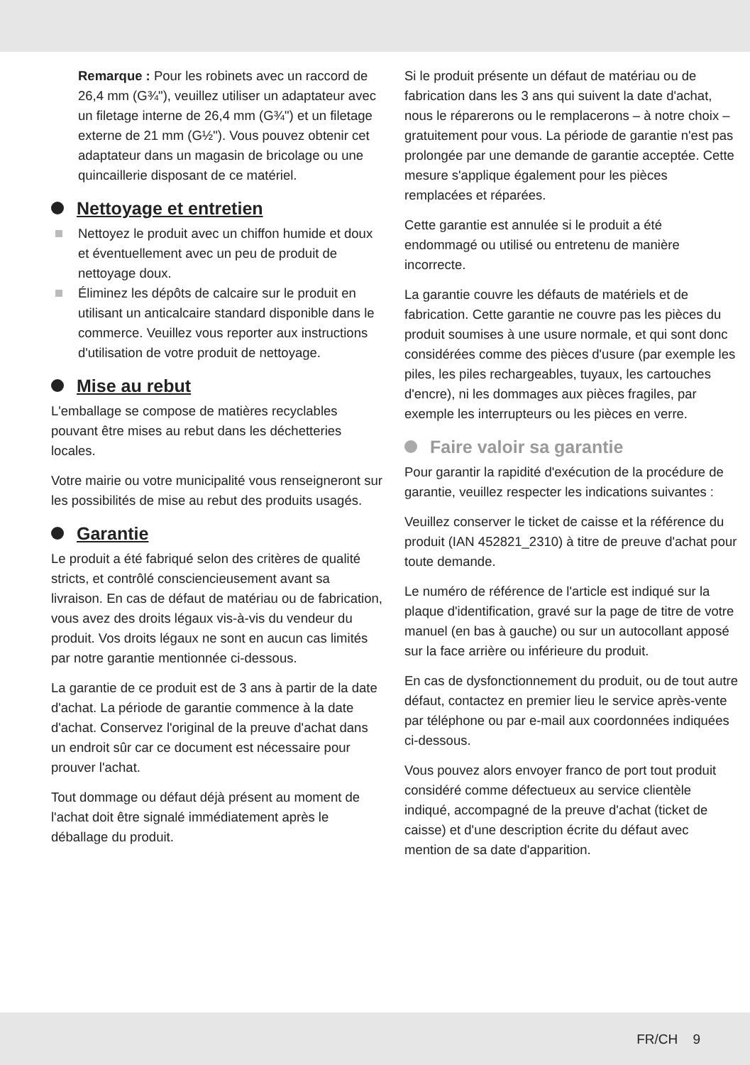Remarque : Pour les robinets avec un raccord de 26,4 mm (G¾"), veuillez utiliser un adaptateur avec un filetage interne de 26,4 mm (G¾") et un filetage externe de 21 mm (G½"). Vous pouvez obtenir cet adaptateur dans un magasin de bricolage ou une quincaillerie disposant de ce matériel.
Nettoyage et entretien
Nettoyez le produit avec un chiffon humide et doux et éventuellement avec un peu de produit de nettoyage doux.
Éliminez les dépôts de calcaire sur le produit en utilisant un anticalcaire standard disponible dans le commerce. Veuillez vous reporter aux instructions d'utilisation de votre produit de nettoyage.
Mise au rebut
L'emballage se compose de matières recyclables pouvant être mises au rebut dans les déchetteries locales.
Votre mairie ou votre municipalité vous renseigneront sur les possibilités de mise au rebut des produits usagés.
Garantie
Le produit a été fabriqué selon des critères de qualité stricts, et contrôlé consciencieusement avant sa livraison. En cas de défaut de matériau ou de fabrication, vous avez des droits légaux vis-à-vis du vendeur du produit. Vos droits légaux ne sont en aucun cas limités par notre garantie mentionnée ci-dessous.
La garantie de ce produit est de 3 ans à partir de la date d'achat. La période de garantie commence à la date d'achat. Conservez l'original de la preuve d'achat dans un endroit sûr car ce document est nécessaire pour prouver l'achat.
Tout dommage ou défaut déjà présent au moment de l'achat doit être signalé immédiatement après le déballage du produit.
Si le produit présente un défaut de matériau ou de fabrication dans les 3 ans qui suivent la date d'achat, nous le réparerons ou le remplacerons – à notre choix – gratuitement pour vous. La période de garantie n'est pas prolongée par une demande de garantie acceptée. Cette mesure s'applique également pour les pièces remplacées et réparées.
Cette garantie est annulée si le produit a été endommagé ou utilisé ou entretenu de manière incorrecte.
La garantie couvre les défauts de matériels et de fabrication. Cette garantie ne couvre pas les pièces du produit soumises à une usure normale, et qui sont donc considérées comme des pièces d'usure (par exemple les piles, les piles rechargeables, tuyaux, les cartouches d'encre), ni les dommages aux pièces fragiles, par exemple les interrupteurs ou les pièces en verre.
Faire valoir sa garantie
Pour garantir la rapidité d'exécution de la procédure de garantie, veuillez respecter les indications suivantes :
Veuillez conserver le ticket de caisse et la référence du produit (IAN 452821_2310) à titre de preuve d'achat pour toute demande.
Le numéro de référence de l'article est indiqué sur la plaque d'identification, gravé sur la page de titre de votre manuel (en bas à gauche) ou sur un autocollant apposé sur la face arrière ou inférieure du produit.
En cas de dysfonctionnement du produit, ou de tout autre défaut, contactez en premier lieu le service après-vente par téléphone ou par e-mail aux coordonnées indiquées ci-dessous.
Vous pouvez alors envoyer franco de port tout produit considéré comme défectueux au service clientèle indiqué, accompagné de la preuve d'achat (ticket de caisse) et d'une description écrite du défaut avec mention de sa date d'apparition.
FR/CH 9